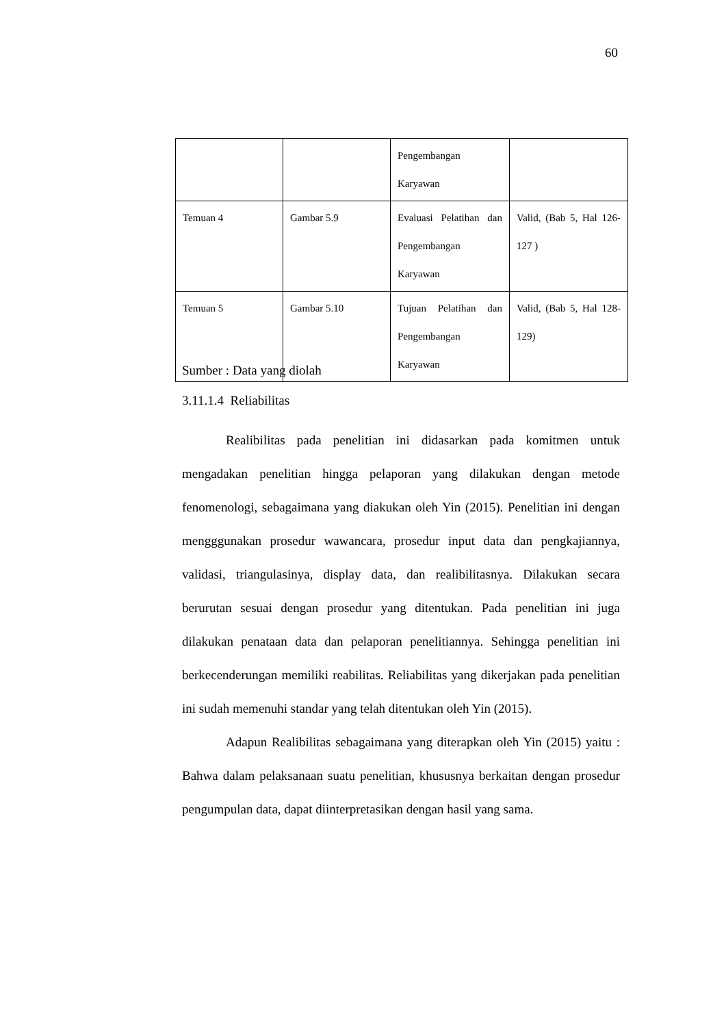60
| | | Pengembangan Karyawan | |
| Temuan 4 | Gambar 5.9 | Evaluasi Pelatihan dan Pengembangan Karyawan | Valid, (Bab 5, Hal 126-127 ) |
| Temuan 5 | Gambar 5.10 | Tujuan Pelatihan dan Pengembangan Karyawan | Valid, (Bab 5, Hal 128-129) |
Sumber : Data yang diolah
3.11.1.4 Reliabilitas
Realibilitas pada penelitian ini didasarkan pada komitmen untuk mengadakan penelitian hingga pelaporan yang dilakukan dengan metode fenomenologi, sebagaimana yang diakukan oleh Yin (2015). Penelitian ini dengan mengggunakan prosedur wawancara, prosedur input data dan pengkajiannya, validasi, triangulasinya, display data, dan realibilitasnya. Dilakukan secara berurutan sesuai dengan prosedur yang ditentukan. Pada penelitian ini juga dilakukan penataan data dan pelaporan penelitiannya. Sehingga penelitian ini berkecenderungan memiliki reabilitas. Reliabilitas yang dikerjakan pada penelitian ini sudah memenuhi standar yang telah ditentukan oleh Yin (2015).
Adapun Realibilitas sebagaimana yang diterapkan oleh Yin (2015) yaitu : Bahwa dalam pelaksanaan suatu penelitian, khususnya berkaitan dengan prosedur pengumpulan data, dapat diinterpretasikan dengan hasil yang sama.